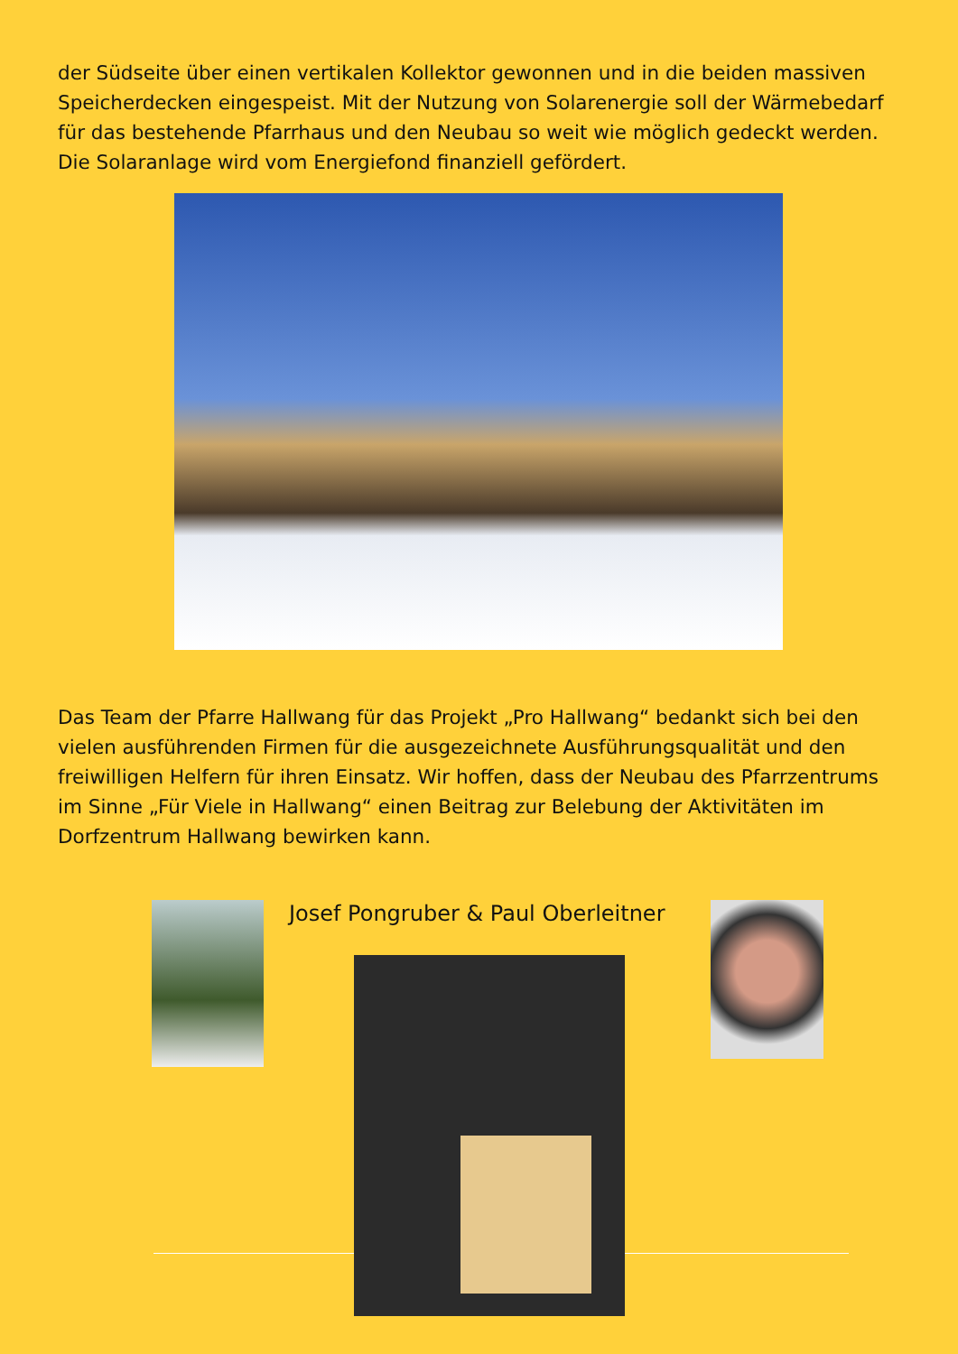der Südseite über einen vertikalen Kollektor gewonnen und in die beiden massiven Speicherdecken eingespeist. Mit der Nutzung von Solarenergie soll der Wärmebedarf für das bestehende Pfarrhaus und den Neubau so weit wie möglich gedeckt werden. Die Solaranlage wird vom Energiefond finanziell gefördert.
Das Team der Pfarre Hallwang für das Projekt „Pro Hallwang“ bedankt sich bei den vielen ausführenden Firmen für die ausgezeichnete Ausführungsqualität und den freiwilligen Helfern für ihren Einsatz. Wir hoffen, dass der Neubau des Pfarrzentrums im Sinne „Für Viele in Hallwang“ einen Beitrag zur Belebung der Aktivitäten im Dorfzentrum Hallwang bewirken kann.
Josef Pongruber & Paul Oberleitner